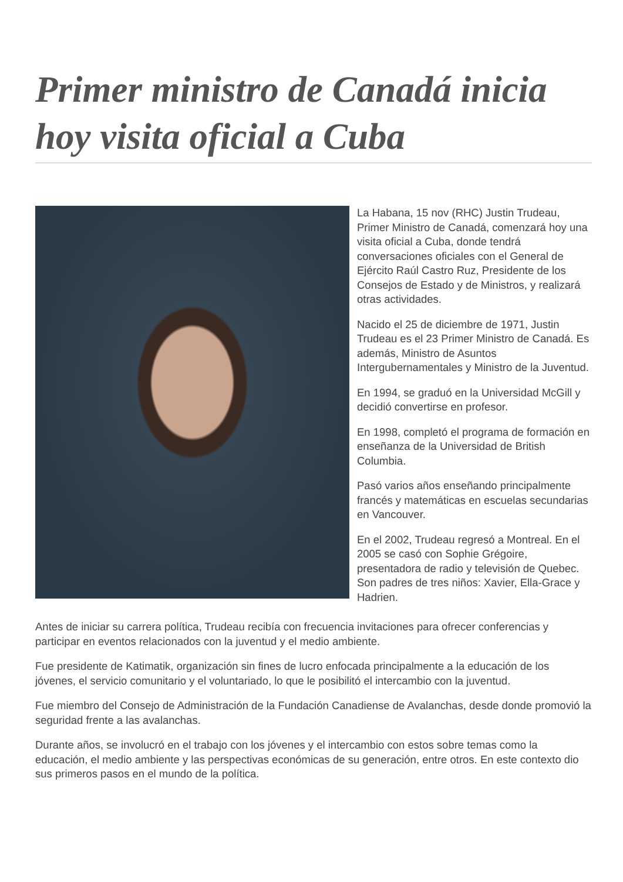Primer ministro de Canadá inicia hoy visita oficial a Cuba
La Habana, 15 nov (RHC) Justin Trudeau, Primer Ministro de Canadá, comenzará hoy una visita oficial a Cuba, donde tendrá conversaciones oficiales con el General de Ejército Raúl Castro Ruz, Presidente de los Consejos de Estado y de Ministros, y realizará otras actividades.
Nacido el 25 de diciembre de 1971, Justin Trudeau es el 23 Primer Ministro de Canadá. Es además, Ministro de Asuntos Intergubernamentales y Ministro de la Juventud.
En 1994, se graduó en la Universidad McGill y decidió convertirse en profesor.
En 1998, completó el programa de formación en enseñanza de la Universidad de British Columbia.
Pasó varios años enseñando principalmente francés y matemáticas en escuelas secundarias en Vancouver.
En el 2002, Trudeau regresó a Montreal. En el 2005 se casó con Sophie Grégoire, presentadora de radio y televisión de Quebec. Son padres de tres niños: Xavier, Ella-Grace y Hadrien.
Antes de iniciar su carrera política, Trudeau recibía con frecuencia invitaciones para ofrecer conferencias y participar en eventos relacionados con la juventud y el medio ambiente.
Fue presidente de Katimatik, organización sin fines de lucro enfocada principalmente a la educación de los jóvenes, el servicio comunitario y el voluntariado, lo que le posibilitó el intercambio con la juventud.
Fue miembro del Consejo de Administración de la Fundación Canadiense de Avalanchas, desde donde promovió la seguridad frente a las avalanchas.
Durante años, se involucró en el trabajo con los jóvenes y el intercambio con estos sobre temas como la educación, el medio ambiente y las perspectivas económicas de su generación, entre otros. En este contexto dio sus primeros pasos en el mundo de la política.